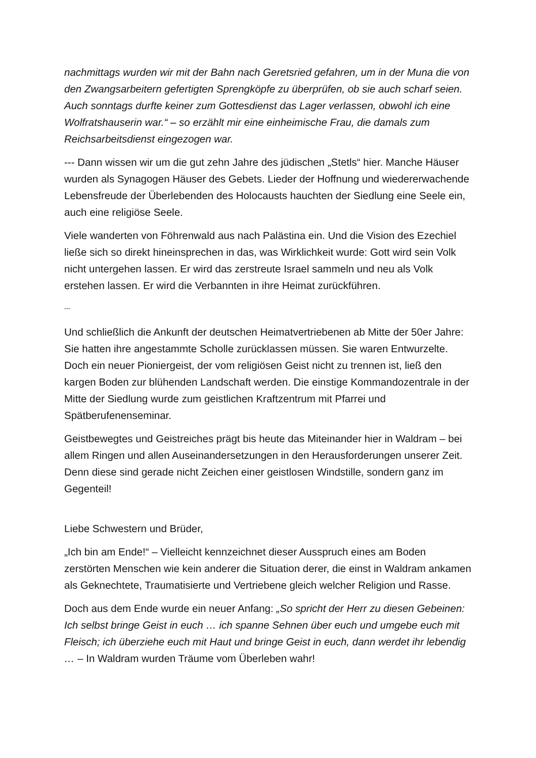nachmittags wurden wir mit der Bahn nach Geretsried gefahren, um in der Muna die von den Zwangsarbeitern gefertigten Sprengköpfe zu überprüfen, ob sie auch scharf seien. Auch sonntags durfte keiner zum Gottesdienst das Lager verlassen, obwohl ich eine Wolfratshauserin war.“ – so erzählt mir eine einheimische Frau, die damals zum Reichsarbeitsdienst eingezogen war.
--- Dann wissen wir um die gut zehn Jahre des jüdischen „Stetls“ hier. Manche Häuser wurden als Synagogen Häuser des Gebets. Lieder der Hoffnung und wiedererwachende Lebensfreude der Überlebenden des Holocausts hauchten der Siedlung eine Seele ein, auch eine religiöse Seele.
Viele wanderten von Föhrenwald aus nach Palästina ein. Und die Vision des Ezechiel ließe sich so direkt hineinsprechen in das, was Wirklichkeit wurde: Gott wird sein Volk nicht untergehen lassen. Er wird das zerstreute Israel sammeln und neu als Volk erstehen lassen. Er wird die Verbannten in ihre Heimat zurückführen.
---
Und schließlich die Ankunft der deutschen Heimatvertriebenen ab Mitte der 50er Jahre: Sie hatten ihre angestammte Scholle zurücklassen müssen. Sie waren Entwurzelte. Doch ein neuer Pioniergeist, der vom religiösen Geist nicht zu trennen ist, ließ den kargen Boden zur blühenden Landschaft werden. Die einstige Kommandozentrale in der Mitte der Siedlung wurde zum geistlichen Kraftzentrum mit Pfarrei und Spätberufenenseminar.
Geistbewegtes und Geistreiches prägt bis heute das Miteinander hier in Waldram – bei allem Ringen und allen Auseinandersetzungen in den Herausforderungen unserer Zeit. Denn diese sind gerade nicht Zeichen einer geistlosen Windstille, sondern ganz im Gegenteil!
Liebe Schwestern und Brüder,
„Ich bin am Ende!“ – Vielleicht kennzeichnet dieser Ausspruch eines am Boden zerstörten Menschen wie kein anderer die Situation derer, die einst in Waldram ankamen als Geknechtete, Traumatisierte und Vertriebene gleich welcher Religion und Rasse.
Doch aus dem Ende wurde ein neuer Anfang: „So spricht der Herr zu diesen Gebeinen: Ich selbst bringe Geist in euch … ich spanne Sehnen über euch und umgebe euch mit Fleisch; ich überziehe euch mit Haut und bringe Geist in euch, dann werdet ihr lebendig … – In Waldram wurden Träume vom Überleben wahr!